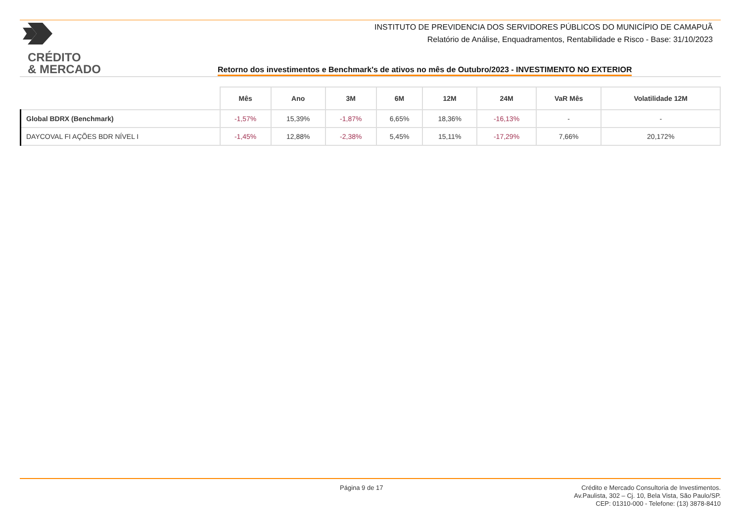CRÉDITO
& MERCADO
INSTITUTO DE PREVIDENCIA DOS SERVIDORES PÚBLICOS DO MUNICÍPIO DE CAMAPUÃ
Relatório de Análise, Enquadramentos, Rentabilidade e Risco - Base: 31/10/2023
Retorno dos investimentos e Benchmark's de ativos no mês de Outubro/2023 - INVESTIMENTO NO EXTERIOR
| | Mês | Ano | 3M | 6M | 12M | 24M | VaR Mês | Volatilidade 12M |
| --- | --- | --- | --- | --- | --- | --- | --- | --- |
| Global BDRX (Benchmark) | -1,57% | 15,39% | -1,87% | 6,65% | 18,36% | -16,13% | - | - |
| DAYCOVAL FI AÇÕES BDR NÍVEL I | -1,45% | 12,88% | -2,38% | 5,45% | 15,11% | -17,29% | 7,66% | 20,172% |
Página 9 de 17
Crédito e Mercado Consultoria de Investimentos.
Av.Paulista, 302 – Cj. 10, Bela Vista, São Paulo/SP.
CEP: 01310-000 - Telefone: (13) 3878-8410